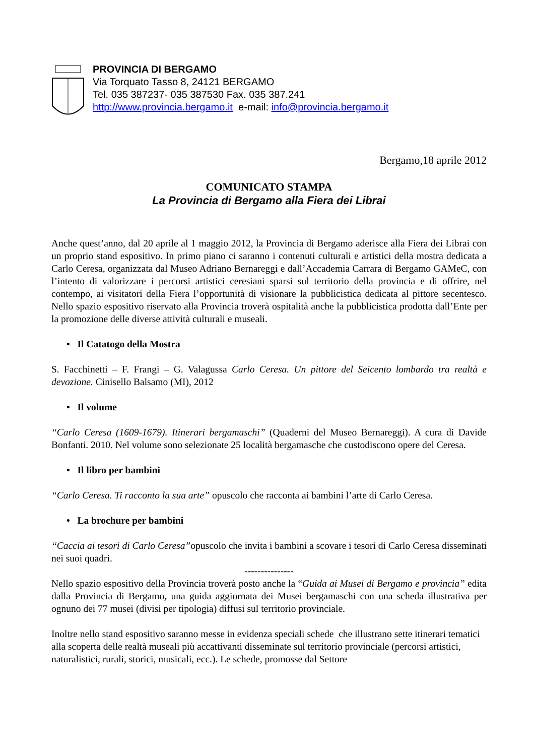PROVINCIA DI BERGAMO
Via Torquato Tasso 8, 24121 BERGAMO
Tel. 035 387237- 035 387530 Fax. 035 387.241
http://www.provincia.bergamo.it e-mail: info@provincia.bergamo.it
Bergamo,18 aprile 2012
COMUNICATO STAMPA
La Provincia di Bergamo alla Fiera dei Librai
Anche quest’anno, dal 20 aprile al 1 maggio 2012, la Provincia di Bergamo aderisce alla Fiera dei Librai con un proprio stand espositivo. In primo piano ci saranno i contenuti culturali e artistici della mostra dedicata a Carlo Ceresa, organizzata dal Museo Adriano Bernareggi e dall’Accademia Carrara di Bergamo GAMeC, con l’intento di valorizzare i percorsi artistici ceresiani sparsi sul territorio della provincia e di offrire, nel contempo, ai visitatori della Fiera l’opportunità di visionare la pubblicistica dedicata al pittore secentesco. Nello spazio espositivo riservato alla Provincia troverà ospitalità anche la pubblicistica prodotta dall’Ente per la promozione delle diverse attività culturali e museali.
• Il Catatogo della Mostra
S. Facchinetti – F. Frangi – G. Valagussa Carlo Ceresa. Un pittore del Seicento lombardo tra realtà e devozione. Cinisello Balsamo (MI), 2012
• Il volume
“Carlo Ceresa (1609-1679). Itinerari bergamaschi” (Quaderni del Museo Bernareggi). A cura di Davide Bonfanti. 2010. Nel volume sono selezionate 25 località bergamasche che custodiscono opere del Ceresa.
• Il libro per bambini
“Carlo Ceresa. Ti racconto la sua arte” opuscolo che racconta ai bambini l’arte di Carlo Ceresa.
• La brochure per bambini
“Caccia ai tesori di Carlo Ceresa”opuscolo che invita i bambini a scovare i tesori di Carlo Ceresa disseminati nei suoi quadri.
---------------
Nello spazio espositivo della Provincia troverà posto anche la “Guida ai Musei di Bergamo e provincia” edita dalla Provincia di Bergamo, una guida aggiornata dei Musei bergamaschi con una scheda illustrativa per ognuno dei 77 musei (divisi per tipologia) diffusi sul territorio provinciale.
Inoltre nello stand espositivo saranno messe in evidenza speciali schede che illustrano sette itinerari tematici alla scoperta delle realtà museali più accattivanti disseminate sul territorio provinciale (percorsi artistici, naturalistici, rurali, storici, musicali, ecc.). Le schede, promosse dal Settore